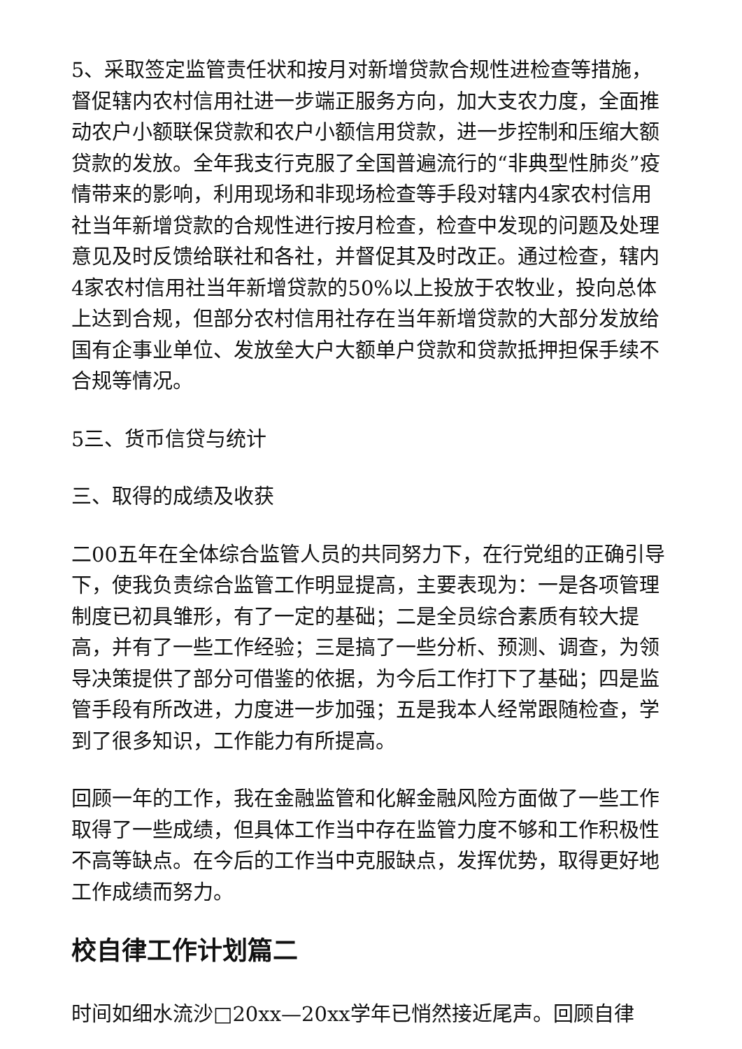5、采取签定监管责任状和按月对新增贷款合规性进检查等措施，督促辖内农村信用社进一步端正服务方向，加大支农力度，全面推动农户小额联保贷款和农户小额信用贷款，进一步控制和压缩大额贷款的发放。全年我支行克服了全国普遍流行的“非典型性肺炎”疫情带来的影响，利用现场和非现场检查等手段对辖内4家农村信用社当年新增贷款的合规性进行按月检查，检查中发现的问题及处理意见及时反馈给联社和各社，并督促其及时改正。通过检查，辖内4家农村信用社当年新增贷款的50%以上投放于农牧业，投向总体上达到合规，但部分农村信用社存在当年新增贷款的大部分发放给国有企事业单位、发放垒大户大额单户贷款和贷款抵押担保手续不合规等情况。
5三、货币信贷与统计
三、取得的成绩及收获
二00五年在全体综合监管人员的共同努力下，在行党组的正确引导下，使我负责综合监管工作明显提高，主要表现为：一是各项管理制度已初具雏形，有了一定的基础；二是全员综合素质有较大提高，并有了一些工作经验；三是搞了一些分析、预测、调查，为领导决策提供了部分可借鉴的依据，为今后工作打下了基础；四是监管手段有所改进，力度进一步加强；五是我本人经常跟随检查，学到了很多知识，工作能力有所提高。
回顾一年的工作，我在金融监管和化解金融风险方面做了一些工作取得了一些成绩，但具体工作当中存在监管力度不够和工作积极性不高等缺点。在今后的工作当中克服缺点，发挥优势，取得更好地工作成绩而努力。
校自律工作计划篇二
时间如细水流沙□20xx—20xx学年已悄然接近尾声。回顾自律